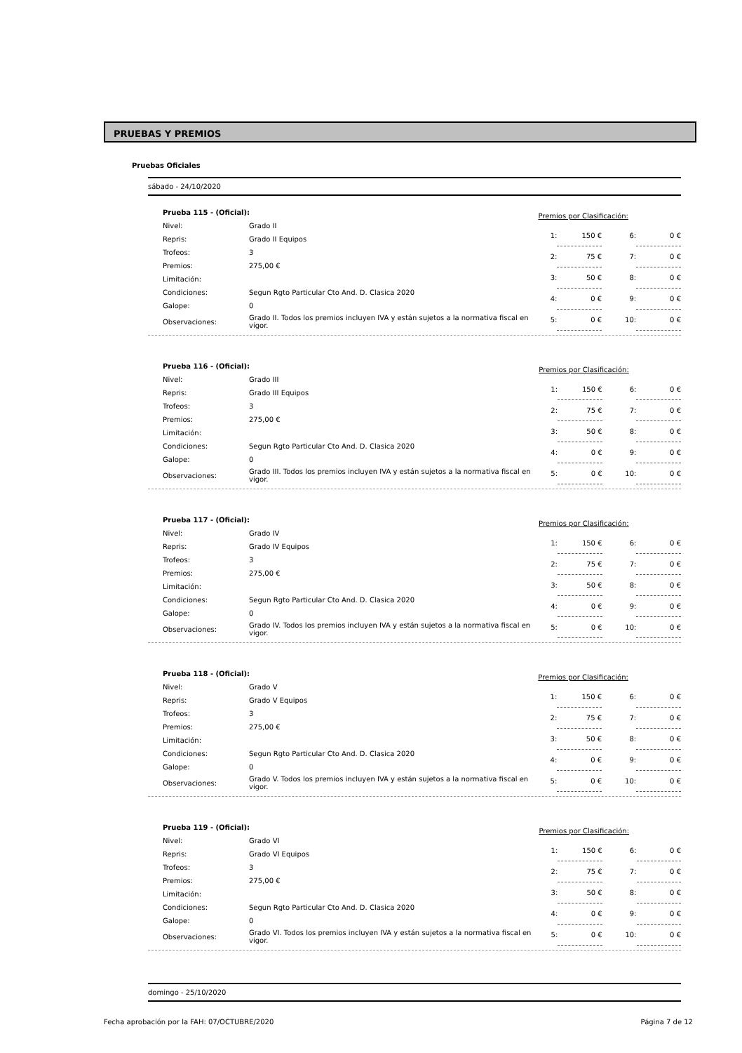PRUEBAS Y PREMIOS
Pruebas Oficiales
sábado - 24/10/2020
| Prueba 115 - (Oficial): | |
| Nivel: | Grado II |
| Repris: | Grado II Equipos |
| Trofeos: | 3 |
| Premios: | 275,00 € |
| Limitación: | |
| Condiciones: | Segun Rgto Particular Cto And. D. Clasica 2020 |
| Galope: | 0 |
| Observaciones: | Grado II. Todos los premios incluyen IVA y están sujetos a la normativa fiscal en vigor. |
| Premios por Clasificación: | | | |
| 1: | 150 € | 6: | 0 € |
| 2: | 75 € | 7: | 0 € |
| 3: | 50 € | 8: | 0 € |
| 4: | 0 € | 9: | 0 € |
| 5: | 0 € | 10: | 0 € |
| Prueba 116 - (Oficial): | |
| Nivel: | Grado III |
| Repris: | Grado III Equipos |
| Trofeos: | 3 |
| Premios: | 275,00 € |
| Limitación: | |
| Condiciones: | Segun Rgto Particular Cto And. D. Clasica 2020 |
| Galope: | 0 |
| Observaciones: | Grado III. Todos los premios incluyen IVA y están sujetos a la normativa fiscal en vigor. |
| Premios por Clasificación: | | | |
| 1: | 150 € | 6: | 0 € |
| 2: | 75 € | 7: | 0 € |
| 3: | 50 € | 8: | 0 € |
| 4: | 0 € | 9: | 0 € |
| 5: | 0 € | 10: | 0 € |
| Prueba 117 - (Oficial): | |
| Nivel: | Grado IV |
| Repris: | Grado IV Equipos |
| Trofeos: | 3 |
| Premios: | 275,00 € |
| Limitación: | |
| Condiciones: | Segun Rgto Particular Cto And. D. Clasica 2020 |
| Galope: | 0 |
| Observaciones: | Grado IV. Todos los premios incluyen IVA y están sujetos a la normativa fiscal en vigor. |
| Premios por Clasificación: | | | |
| 1: | 150 € | 6: | 0 € |
| 2: | 75 € | 7: | 0 € |
| 3: | 50 € | 8: | 0 € |
| 4: | 0 € | 9: | 0 € |
| 5: | 0 € | 10: | 0 € |
| Prueba 118 - (Oficial): | |
| Nivel: | Grado V |
| Repris: | Grado V Equipos |
| Trofeos: | 3 |
| Premios: | 275,00 € |
| Limitación: | |
| Condiciones: | Segun Rgto Particular Cto And. D. Clasica 2020 |
| Galope: | 0 |
| Observaciones: | Grado V. Todos los premios incluyen IVA y están sujetos a la normativa fiscal en vigor. |
| Premios por Clasificación: | | | |
| 1: | 150 € | 6: | 0 € |
| 2: | 75 € | 7: | 0 € |
| 3: | 50 € | 8: | 0 € |
| 4: | 0 € | 9: | 0 € |
| 5: | 0 € | 10: | 0 € |
| Prueba 119 - (Oficial): | |
| Nivel: | Grado VI |
| Repris: | Grado VI Equipos |
| Trofeos: | 3 |
| Premios: | 275,00 € |
| Limitación: | |
| Condiciones: | Segun Rgto Particular Cto And. D. Clasica 2020 |
| Galope: | 0 |
| Observaciones: | Grado VI. Todos los premios incluyen IVA y están sujetos a la normativa fiscal en vigor. |
| Premios por Clasificación: | | | |
| 1: | 150 € | 6: | 0 € |
| 2: | 75 € | 7: | 0 € |
| 3: | 50 € | 8: | 0 € |
| 4: | 0 € | 9: | 0 € |
| 5: | 0 € | 10: | 0 € |
domingo - 25/10/2020
Fecha aprobación por la FAH: 07/OCTUBRE/2020 Página 7 de 12